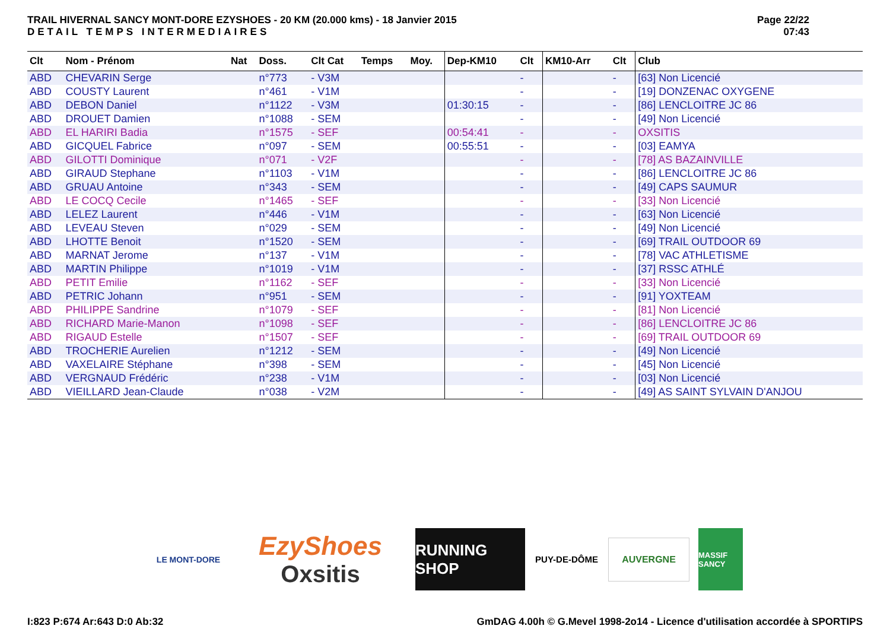TRAIL HIVERNAL SANCY MONT-DORE EZYSHOES - 20 KM (20.000 kms) - 18 Janvier 2015
DETAIL TEMPS INTERMEDIAIRES
Page 22/22
07:43
| Clt | Nom - Prénom | Nat | Doss. | Clt Cat | Temps | Moy. | Dep-KM10 | Clt | KM10-Arr | Clt | Club |
| --- | --- | --- | --- | --- | --- | --- | --- | --- | --- | --- | --- |
| ABD | CHEVARIN Serge | | n°773 | - V3M | | | | - | | - | [63] Non Licencié |
| ABD | COUSTY Laurent | | n°461 | - V1M | | | | - | | - | [19] DONZENAC OXYGENE |
| ABD | DEBON Daniel | | n°1122 | - V3M | | | 01:30:15 | - | | - | [86] LENCLOITRE JC 86 |
| ABD | DROUET Damien | | n°1088 | - SEM | | | | - | | - | [49] Non Licencié |
| ABD | EL HARIRI Badia | | n°1575 | - SEF | | | 00:54:41 | - | | - | OXSITIS |
| ABD | GICQUEL Fabrice | | n°097 | - SEM | | | 00:55:51 | - | | - | [03] EAMYA |
| ABD | GILOTTI Dominique | | n°071 | - V2F | | | | - | | - | [78] AS BAZAINVILLE |
| ABD | GIRAUD Stephane | | n°1103 | - V1M | | | | - | | - | [86] LENCLOITRE JC 86 |
| ABD | GRUAU Antoine | | n°343 | - SEM | | | | - | | - | [49] CAPS SAUMUR |
| ABD | LE COCQ Cecile | | n°1465 | - SEF | | | | - | | - | [33] Non Licencié |
| ABD | LELEZ Laurent | | n°446 | - V1M | | | | - | | - | [63] Non Licencié |
| ABD | LEVEAU Steven | | n°029 | - SEM | | | | - | | - | [49] Non Licencié |
| ABD | LHOTTE Benoit | | n°1520 | - SEM | | | | - | | - | [69] TRAIL OUTDOOR 69 |
| ABD | MARNAT Jerome | | n°137 | - V1M | | | | - | | - | [78] VAC ATHLETISME |
| ABD | MARTIN Philippe | | n°1019 | - V1M | | | | - | | - | [37] RSSC ATHLÉ |
| ABD | PETIT Emilie | | n°1162 | - SEF | | | | - | | - | [33] Non Licencié |
| ABD | PETRIC Johann | | n°951 | - SEM | | | | - | | - | [91] YOXTEAM |
| ABD | PHILIPPE Sandrine | | n°1079 | - SEF | | | | - | | - | [81] Non Licencié |
| ABD | RICHARD Marie-Manon | | n°1098 | - SEF | | | | - | | - | [86] LENCLOITRE JC 86 |
| ABD | RIGAUD Estelle | | n°1507 | - SEF | | | | - | | - | [69] TRAIL OUTDOOR 69 |
| ABD | TROCHERIE Aurelien | | n°1212 | - SEM | | | | - | | - | [49] Non Licencié |
| ABD | VAXELAIRE Stéphane | | n°398 | - SEM | | | | - | | - | [45] Non Licencié |
| ABD | VERGNAUD Frédéric | | n°238 | - V1M | | | | - | | - | [03] Non Licencié |
| ABD | VIEILLARD Jean-Claude | | n°038 | - V2M | | | | - | | - | [49] AS SAINT SYLVAIN D'ANJOU |
LE MONT-DORE
EzyShoes
Oxsitis
RUNNING SHOP
PUY-DE-DÔME
AUVERGNE
MASSIF SANCY
I:823 P:674 Ar:643 D:0 Ab:32 GmDAG 4.00h © G.Mevel 1998-2o14 - Licence d'utilisation accordée à SPORTIPS